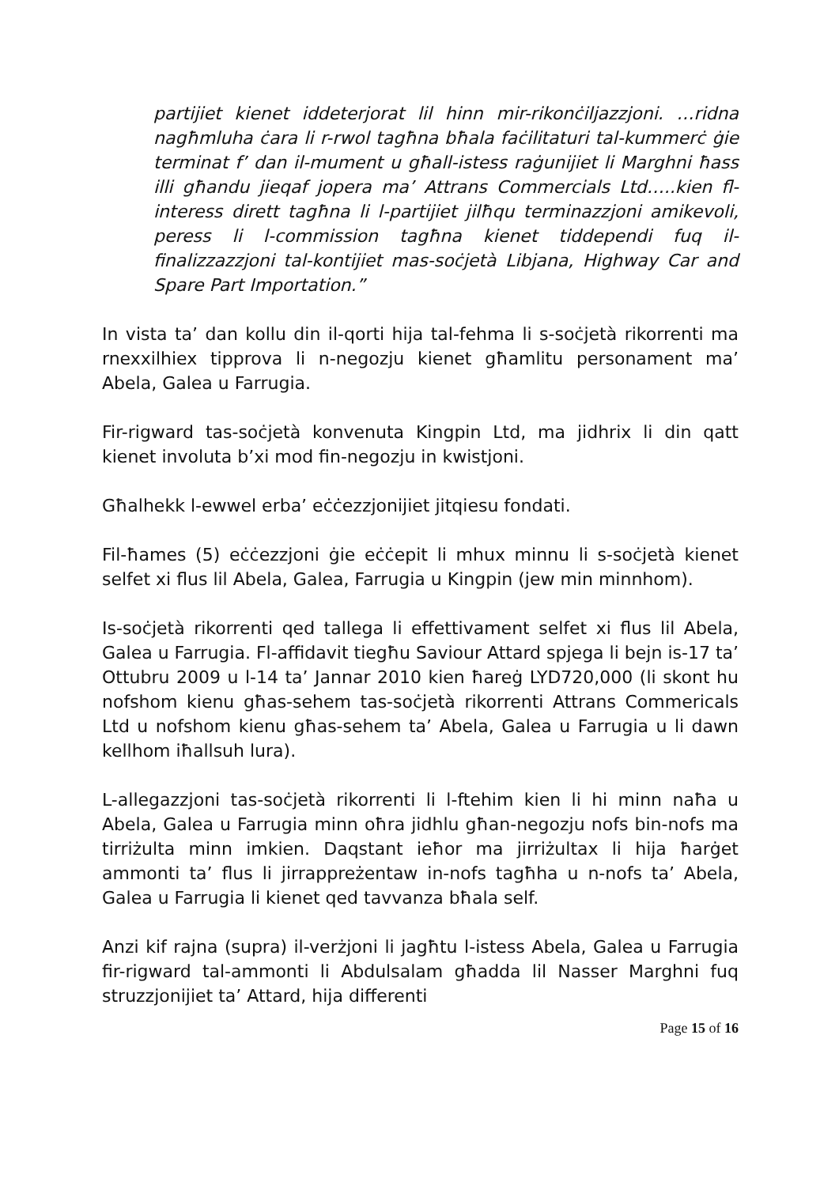partijiet kienet iddeterjorat lil hinn mir-rikonċiljazzjoni. …ridna nagħmluha ċara li r-rwol tagħna bħala faċilitaturi tal-kummerċ ġie terminat f’ dan il-mument u għall-istess raġunijiet li Marghni ħass illi għandu jieqaf jopera ma’ Attrans Commercials Ltd…..kien fl-interess dirett tagħna li l-partijiet jilħqu terminazzjoni amikevoli, peress li l-commission tagħna kienet tiddependi fuq il-finalizzazzjoni tal-kontijiet mas-soċjetà Libjana, Highway Car and Spare Part Importation.”
In vista ta’ dan kollu din il-qorti hija tal-fehma li s-soċjetà rikorrenti ma rnexxilhiex tipprova li n-negozju kienet għamlitu personament ma’ Abela, Galea u Farrugia.
Fir-rigward tas-soċjetà konvenuta Kingpin Ltd, ma jidhrix li din qatt kienet involuta b’xi mod fin-negozju in kwistjoni.
Għalhekk l-ewwel erba’ eċċezzjonijiet jitqiesu fondati.
Fil-ħames (5) eċċezzjoni ġie eċċepit li mhux minnu li s-soċjetà kienet selfet xi flus lil Abela, Galea, Farrugia u Kingpin (jew min minnhom).
Is-soċjetà rikorrenti qed tallega li effettivament selfet xi flus lil Abela, Galea u Farrugia. Fl-affidavit tiegħu Saviour Attard spjega li bejn is-17 ta’ Ottubru 2009 u l-14 ta’ Jannar 2010 kien ħareġ LYD720,000 (li skont hu nofshom kienu għas-sehem tas-soċjetà rikorrenti Attrans Commericals Ltd u nofshom kienu għas-sehem ta’ Abela, Galea u Farrugia u li dawn kellhom iħallsuh lura).
L-allegazzjoni tas-soċjetà rikorrenti li l-ftehim kien li hi minn naħa u Abela, Galea u Farrugia minn oħra jidhlu għan-negozju nofs bin-nofs ma tirriżulta minn imkien. Daqstant ieħor ma jirriżultax li hija ħarġet ammonti ta’ flus li jirrappreżentaw in-nofs tagħha u n-nofs ta’ Abela, Galea u Farrugia li kienet qed tavvanza bħala self.
Anzi kif rajna (supra) il-verżjoni li jagħtu l-istess Abela, Galea u Farrugia fir-rigward tal-ammonti li Abdulsalam għadda lil Nasser Marghni fuq struzzjonijiet ta’ Attard, hija differenti
Page 15 of 16